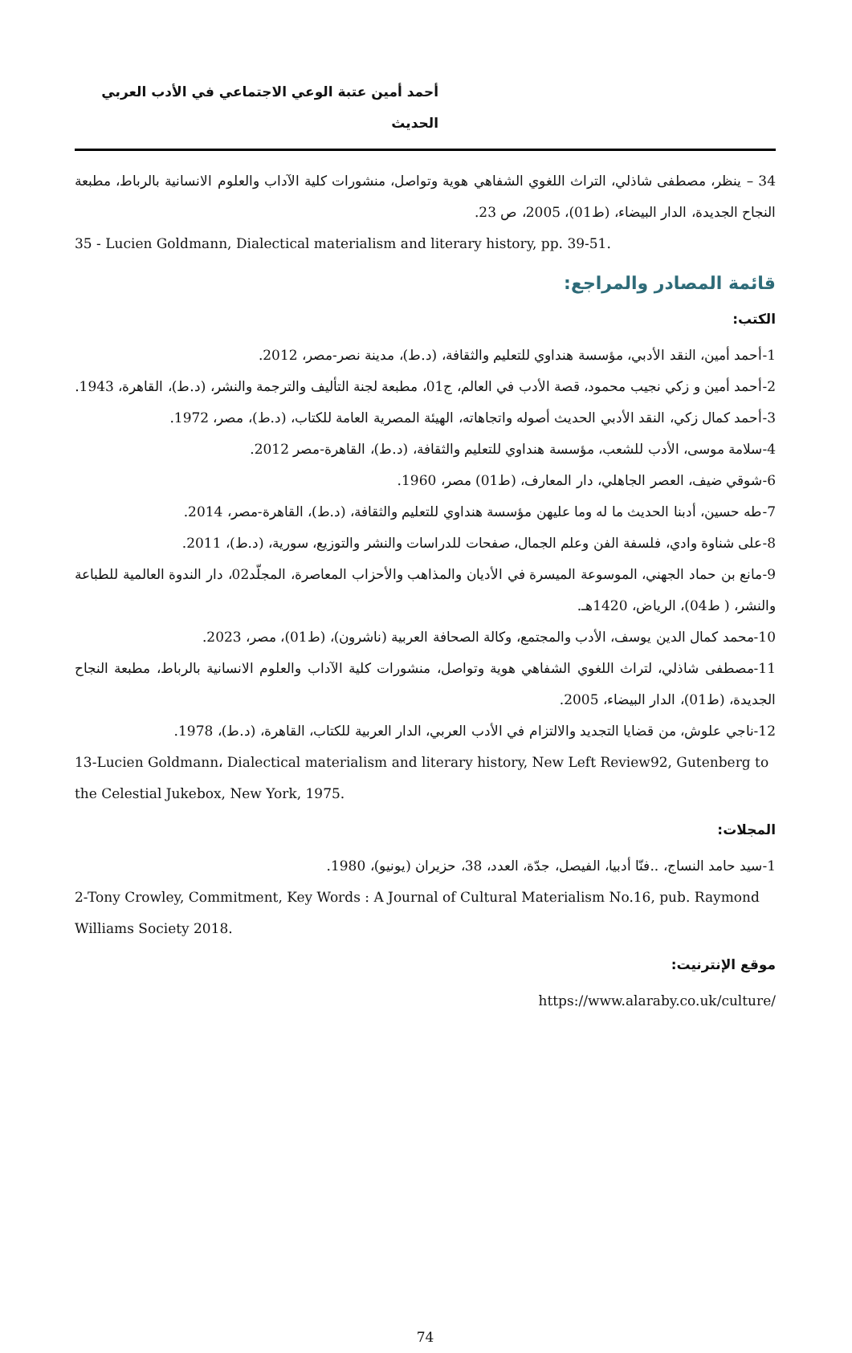أحمد أمين عتبة الوعي الاجتماعي في الأدب العربي الحديث
34 – ينظر، مصطفى شاذلي، التراث اللغوي الشفاهي هوية وتواصل، منشورات كلية الآداب والعلوم الانسانية بالرباط، مطبعة النجاح الجديدة، الدار البيضاء، (ط01)، 2005، ص 23.
35 - Lucien Goldmann, Dialectical materialism and literary history, pp. 39-51.
قائمة المصادر والمراجع:
الكتب:
1-أحمد أمين، النقد الأدبي، مؤسسة هنداوي للتعليم والثقافة، (د.ط)، مدينة نصر-مصر، 2012.
2-أحمد أمين و زكي نجيب محمود، قصة الأدب في العالم، ج01، مطبعة لجنة التأليف والترجمة والنشر، (د.ط)، القاهرة، 1943.
3-أحمد كمال زكي، النقد الأدبي الحديث أصوله واتجاهاته، الهيئة المصرية العامة للكتاب، (د.ط)، مصر، 1972.
4-سلامة موسى، الأدب للشعب، مؤسسة هنداوي للتعليم والثقافة، (د.ط)، القاهرة-مصر 2012.
6-شوقي ضيف، العصر الجاهلي، دار المعارف، (ط01) مصر، 1960.
7-طه حسين، أدبنا الحديث ما له وما عليهن مؤسسة هنداوي للتعليم والثقافة، (د.ط)، القاهرة-مصر، 2014.
8-على شناوة وادي، فلسفة الفن وعلم الجمال، صفحات للدراسات والنشر والتوزيع، سورية، (د.ط)، 2011.
9-مانع بن حماد الجهني، الموسوعة الميسرة في الأديان والمذاهب والأحزاب المعاصرة، المجلّد02، دار الندوة العالمية للطباعة والنشر، ( ط04)، الرياض، 1420هـ.
10-محمد كمال الدين يوسف، الأدب والمجتمع، وكالة الصحافة العربية (ناشرون)، (ط01)، مصر، 2023.
11-مصطفى شاذلي، لتراث اللغوي الشفاهي هوية وتواصل، منشورات كلية الآداب والعلوم الانسانية بالرباط، مطبعة النجاح الجديدة، (ط01)، الدار البيضاء، 2005.
12-ناجي علوش، من قضايا التجديد والالتزام في الأدب العربي، الدار العربية للكتاب، القاهرة، (د.ط)، 1978.
13-Lucien Goldmann، Dialectical materialism and literary history, New Left Review92, Gutenberg to the Celestial Jukebox, New York, 1975.
المجلات:
1-سيد حامد النساج، ..فنّا أدبيا، الفيصل، جدّة، العدد، 38، حزيران (يونيو)، 1980.
2-Tony Crowley, Commitment, Key Words : A Journal of Cultural Materialism No.16, pub. Raymond Williams Society 2018.
موقع الإنترنيت:
/https://www.alaraby.co.uk/culture
74